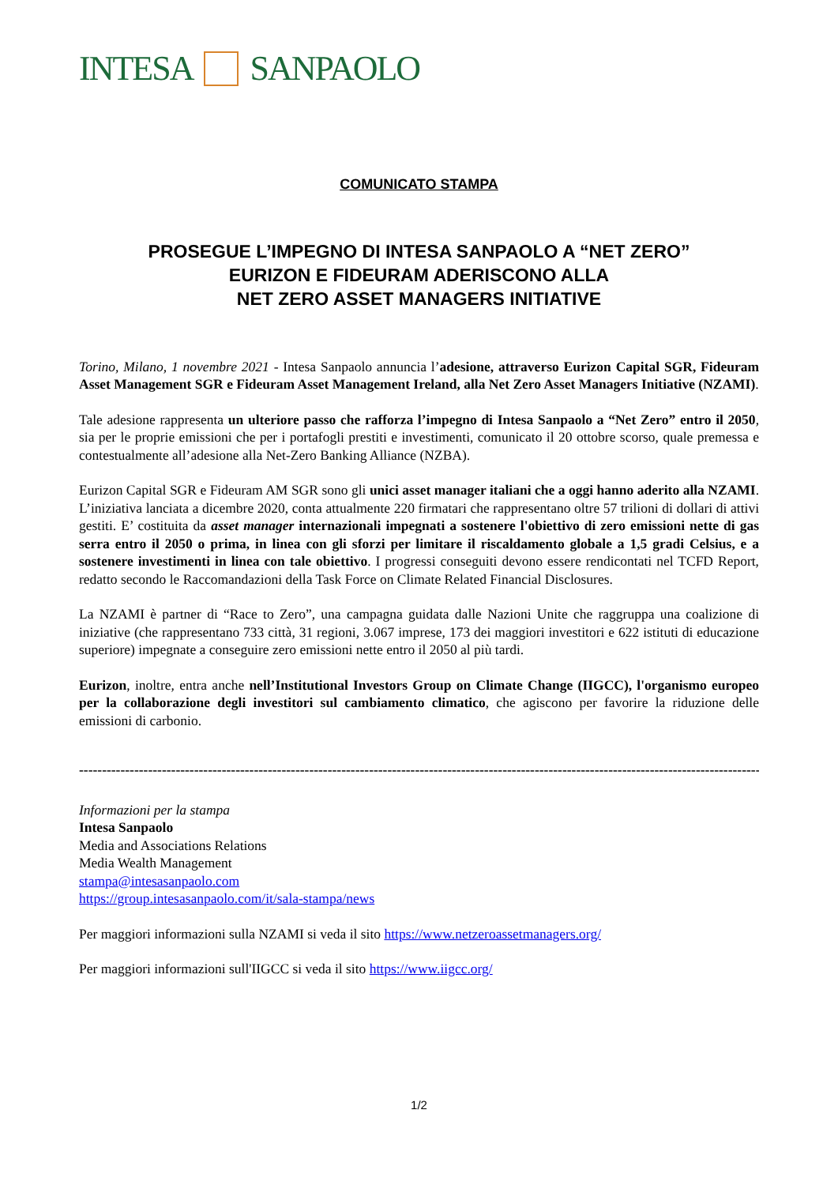INTESA SANPAOLO
COMUNICATO STAMPA
PROSEGUE L’IMPEGNO DI INTESA SANPAOLO A “NET ZERO”
EURIZON E FIDEURAM ADERISCONO ALLA
NET ZERO ASSET MANAGERS INITIATIVE
Torino, Milano, 1 novembre 2021 - Intesa Sanpaolo annuncia l’adesione, attraverso Eurizon Capital SGR, Fideuram Asset Management SGR e Fideuram Asset Management Ireland, alla Net Zero Asset Managers Initiative (NZAMI).
Tale adesione rappresenta un ulteriore passo che rafforza l’impegno di Intesa Sanpaolo a “Net Zero” entro il 2050, sia per le proprie emissioni che per i portafogli prestiti e investimenti, comunicato il 20 ottobre scorso, quale premessa e contestualmente all’adesione alla Net-Zero Banking Alliance (NZBA).
Eurizon Capital SGR e Fideuram AM SGR sono gli unici asset manager italiani che a oggi hanno aderito alla NZAMI. L’iniziativa lanciata a dicembre 2020, conta attualmente 220 firmatari che rappresentano oltre 57 trilioni di dollari di attivi gestiti. E’ costituita da asset manager internazionali impegnati a sostenere l'obiettivo di zero emissioni nette di gas serra entro il 2050 o prima, in linea con gli sforzi per limitare il riscaldamento globale a 1,5 gradi Celsius, e a sostenere investimenti in linea con tale obiettivo. I progressi conseguiti devono essere rendicontati nel TCFD Report, redatto secondo le Raccomandazioni della Task Force on Climate Related Financial Disclosures.
La NZAMI è partner di “Race to Zero”, una campagna guidata dalle Nazioni Unite che raggruppa una coalizione di iniziative (che rappresentano 733 città, 31 regioni, 3.067 imprese, 173 dei maggiori investitori e 622 istituti di educazione superiore) impegnate a conseguire zero emissioni nette entro il 2050 al più tardi.
Eurizon, inoltre, entra anche nell’Institutional Investors Group on Climate Change (IIGCC), l'organismo europeo per la collaborazione degli investitori sul cambiamento climatico, che agiscono per favorire la riduzione delle emissioni di carbonio.
--------------------------------------------------------------------------------------------------------------------------------------------------------------
Informazioni per la stampa
Intesa Sanpaolo
Media and Associations Relations
Media Wealth Management
stampa@intesasanpaolo.com
https://group.intesasanpaolo.com/it/sala-stampa/news
Per maggiori informazioni sulla NZAMI si veda il sito https://www.netzeroassetmanagers.org/
Per maggiori informazioni sull'IIGCC si veda il sito https://www.iigcc.org/
1/2